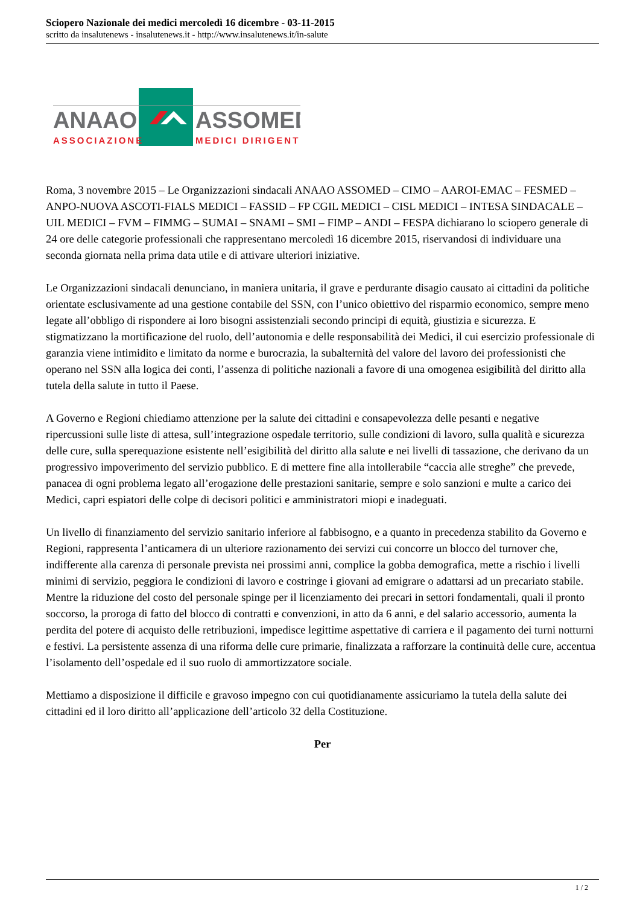Sciopero Nazionale dei medici mercoledì 16 dicembre - 03-11-2015
scritto da insalutenews - insalutenews.it - http://www.insalutenews.it/in-salute
ANAAO
ASSOMED
ASSOCIAZIONE
MEDICI DIRIGENTI
Roma, 3 novembre 2015 – Le Organizzazioni sindacali ANAAO ASSOMED – CIMO – AAROI-EMAC – FESMED – ANPO-NUOVA ASCOTI-FIALS MEDICI – FASSID – FP CGIL MEDICI – CISL MEDICI – INTESA SINDACALE – UIL MEDICI – FVM – FIMMG – SUMAI – SNAMI – SMI – FIMP – ANDI – FESPA dichiarano lo sciopero generale di 24 ore delle categorie professionali che rappresentano mercoledì 16 dicembre 2015, riservandosi di individuare una seconda giornata nella prima data utile e di attivare ulteriori iniziative.
Le Organizzazioni sindacali denunciano, in maniera unitaria, il grave e perdurante disagio causato ai cittadini da politiche orientate esclusivamente ad una gestione contabile del SSN, con l’unico obiettivo del risparmio economico, sempre meno legate all’obbligo di rispondere ai loro bisogni assistenziali secondo principi di equità, giustizia e sicurezza. E stigmatizzano la mortificazione del ruolo, dell’autonomia e delle responsabilità dei Medici, il cui esercizio professionale di garanzia viene intimidito e limitato da norme e burocrazia, la subalternità del valore del lavoro dei professionisti che operano nel SSN alla logica dei conti, l’assenza di politiche nazionali a favore di una omogenea esigibilità del diritto alla tutela della salute in tutto il Paese.
A Governo e Regioni chiediamo attenzione per la salute dei cittadini e consapevolezza delle pesanti e negative ripercussioni sulle liste di attesa, sull’integrazione ospedale territorio, sulle condizioni di lavoro, sulla qualità e sicurezza delle cure, sulla sperequazione esistente nell’esigibilità del diritto alla salute e nei livelli di tassazione, che derivano da un progressivo impoverimento del servizio pubblico. E di mettere fine alla intollerabile “caccia alle streghe” che prevede, panacea di ogni problema legato all’erogazione delle prestazioni sanitarie, sempre e solo sanzioni e multe a carico dei Medici, capri espiatori delle colpe di decisori politici e amministratori miopi e inadeguati.
Un livello di finanziamento del servizio sanitario inferiore al fabbisogno, e a quanto in precedenza stabilito da Governo e Regioni, rappresenta l’anticamera di un ulteriore razionamento dei servizi cui concorre un blocco del turnover che, indifferente alla carenza di personale prevista nei prossimi anni, complice la gobba demografica, mette a rischio i livelli minimi di servizio, peggiora le condizioni di lavoro e costringe i giovani ad emigrare o adattarsi ad un precariato stabile. Mentre la riduzione del costo del personale spinge per il licenziamento dei precari in settori fondamentali, quali il pronto soccorso, la proroga di fatto del blocco di contratti e convenzioni, in atto da 6 anni, e del salario accessorio, aumenta la perdita del potere di acquisto delle retribuzioni, impedisce legittime aspettative di carriera e il pagamento dei turni notturni e festivi. La persistente assenza di una riforma delle cure primarie, finalizzata a rafforzare la continuità delle cure, accentua l’isolamento dell’ospedale ed il suo ruolo di ammortizzatore sociale.
Mettiamo a disposizione il difficile e gravoso impegno con cui quotidianamente assicuriamo la tutela della salute dei cittadini ed il loro diritto all’applicazione dell’articolo 32 della Costituzione.
Per
1 / 2